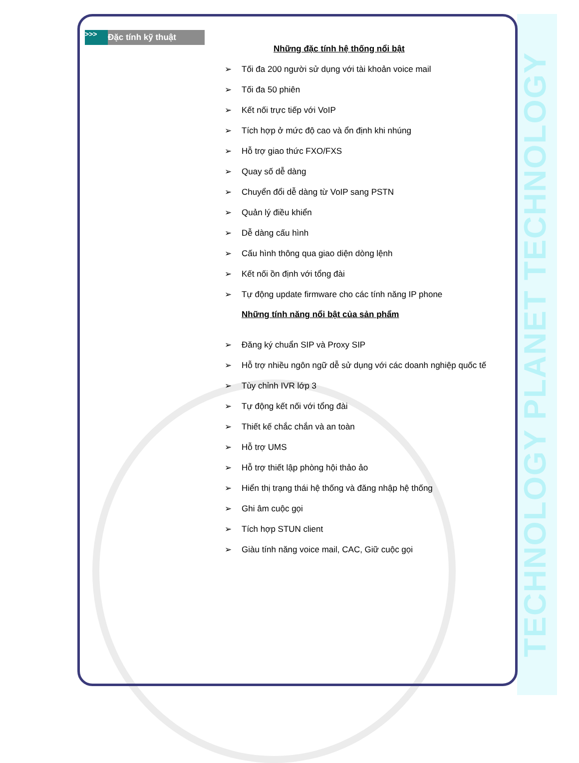TECHNOLOGY PLANET TECHNOLOGY
>>>
Đặc tính kỹ thuật
Những đặc tính hệ thống nổi bật
➢ Tối đa 200 người sử dụng với tài khoản voice mail
➢ Tối đa 50 phiên
➢ Kết nối trực tiếp với VoIP
➢ Tích hợp ở mức độ cao và ổn định khi nhúng
➢ Hỗ trợ giao thức FXO/FXS
➢ Quay số dễ dàng
➢ Chuyển đổi dễ dàng từ VoIP sang PSTN
➢ Quản lý điều khiển
➢ Dễ dàng cấu hình
➢ Cấu hình thông qua giao diện dòng lệnh
➢ Kết nối ồn định với tổng đài
➢ Tự động update firmware cho các tính năng IP phone
Những tính năng nổi bật của sản phẩm
➢ Đăng ký chuẩn SIP và Proxy SIP
➢ Hỗ trợ nhiều ngôn ngữ dễ sử dụng với các doanh nghiệp quốc tế
➢ Tùy chỉnh IVR lớp 3
➢ Tự động kết nối với tổng đài
➢ Thiết kế chắc chắn và an toàn
➢ Hỗ trợ UMS
➢ Hỗ trợ thiết lập phòng hội thảo ảo
➢ Hiển thị trạng thái hệ thống và đăng nhập hệ thống
➢ Ghi âm cuộc gọi
➢ Tích hợp STUN client
➢ Giàu tính năng voice mail, CAC, Giữ cuộc gọi